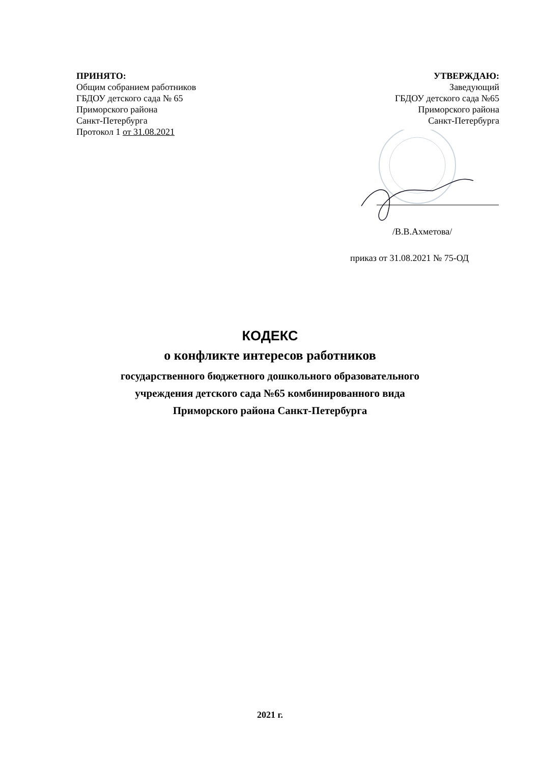ПРИНЯТО:
Общим собранием работников
ГБДОУ детского сада № 65
Приморского района
Санкт-Петербурга
Протокол 1 от 31.08.2021
УТВЕРЖДАЮ:
Заведующий
ГБДОУ детского сада №65
Приморского района
Санкт-Петербурга
/В.В.Ахметова/
приказ от 31.08.2021 № 75-ОД
КОДЕКС
о конфликте интересов работников
государственного бюджетного дошкольного образовательного
учреждения детского сада №65 комбинированного вида
Приморского района Санкт-Петербурга
2021 г.